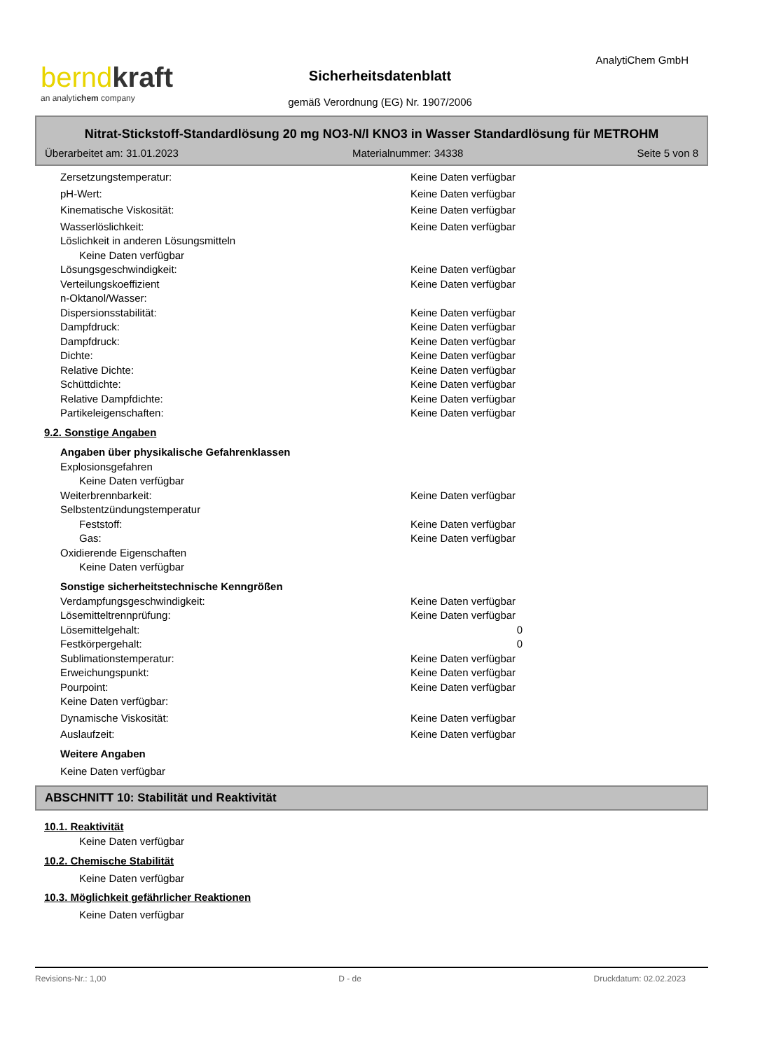bernd kraft
an analytichem company
Sicherheitsdatenblatt
gemäß Verordnung (EG) Nr. 1907/2006
AnalytiChem GmbH
Nitrat-Stickstoff-Standardlösung 20 mg NO3-N/l KNO3 in Wasser Standardlösung für METROHM
Überarbeitet am: 31.01.2023 Materialnummer: 34338 Seite 5 von 8
Zersetzungstemperatur: Keine Daten verfügbar
pH-Wert: Keine Daten verfügbar
Kinematische Viskosität: Keine Daten verfügbar
Wasserlöslichkeit: Keine Daten verfügbar
Löslichkeit in anderen Lösungsmitteln
Keine Daten verfügbar
Lösungsgeschwindigkeit: Keine Daten verfügbar
Verteilungskoeffizient
n-Oktanol/Wasser: Keine Daten verfügbar
Dispersionsstabilität: Keine Daten verfügbar
Dampfdruck: Keine Daten verfügbar
Dampfdruck: Keine Daten verfügbar
Dichte: Keine Daten verfügbar
Relative Dichte: Keine Daten verfügbar
Schüttdichte: Keine Daten verfügbar
Relative Dampfdichte: Keine Daten verfügbar
Partikeleigenschaften: Keine Daten verfügbar
9.2. Sonstige Angaben
Angaben über physikalische Gefahrenklassen
Explosionsgefahren
Keine Daten verfügbar
Weiterbrennbarkeit: Keine Daten verfügbar
Selbstentzündungstemperatur
Feststoff: Keine Daten verfügbar
Gas: Keine Daten verfügbar
Oxidierende Eigenschaften
Keine Daten verfügbar
Sonstige sicherheitstechnische Kenngrößen
Verdampfungsgeschwindigkeit: Keine Daten verfügbar
Lösemitteltrennprüfung: Keine Daten verfügbar
Lösemittelgehalt: 0
Festkörpergehalt: 0
Sublimationstemperatur: Keine Daten verfügbar
Erweichungspunkt: Keine Daten verfügbar
Pourpoint: Keine Daten verfügbar
Keine Daten verfügbar:
Dynamische Viskosität: Keine Daten verfügbar
Auslaufzeit: Keine Daten verfügbar
Weitere Angaben
Keine Daten verfügbar
ABSCHNITT 10: Stabilität und Reaktivität
10.1. Reaktivität
Keine Daten verfügbar
10.2. Chemische Stabilität
Keine Daten verfügbar
10.3. Möglichkeit gefährlicher Reaktionen
Keine Daten verfügbar
Revisions-Nr.: 1,00 D - de Druckdatum: 02.02.2023